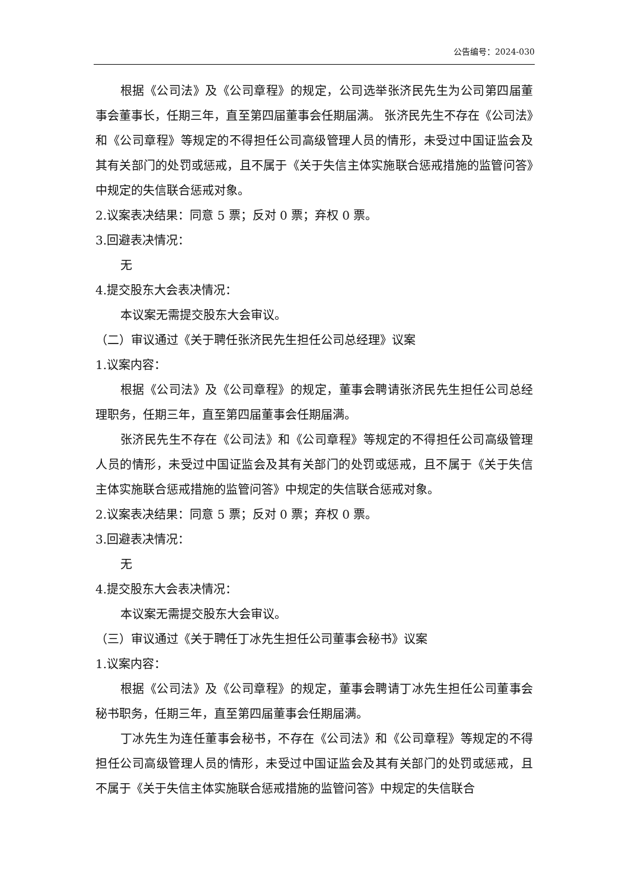公告编号：2024-030
根据《公司法》及《公司章程》的规定，公司选举张济民先生为公司第四届董事会董事长，任期三年，直至第四届董事会任期届满。 张济民先生不存在《公司法》和《公司章程》等规定的不得担任公司高级管理人员的情形，未受过中国证监会及其有关部门的处罚或惩戒，且不属于《关于失信主体实施联合惩戒措施的监管问答》中规定的失信联合惩戒对象。
2.议案表决结果：同意 5 票；反对 0 票；弃权 0 票。
3.回避表决情况：
无
4.提交股东大会表决情况：
本议案无需提交股东大会审议。
（二）审议通过《关于聘任张济民先生担任公司总经理》议案
1.议案内容：
根据《公司法》及《公司章程》的规定，董事会聘请张济民先生担任公司总经理职务，任期三年，直至第四届董事会任期届满。
张济民先生不存在《公司法》和《公司章程》等规定的不得担任公司高级管理人员的情形，未受过中国证监会及其有关部门的处罚或惩戒，且不属于《关于失信主体实施联合惩戒措施的监管问答》中规定的失信联合惩戒对象。
2.议案表决结果：同意 5 票；反对 0 票；弃权 0 票。
3.回避表决情况：
无
4.提交股东大会表决情况：
本议案无需提交股东大会审议。
（三）审议通过《关于聘任丁冰先生担任公司董事会秘书》议案
1.议案内容：
根据《公司法》及《公司章程》的规定，董事会聘请丁冰先生担任公司董事会秘书职务，任期三年，直至第四届董事会任期届满。
丁冰先生为连任董事会秘书，不存在《公司法》和《公司章程》等规定的不得担任公司高级管理人员的情形，未受过中国证监会及其有关部门的处罚或惩戒，且不属于《关于失信主体实施联合惩戒措施的监管问答》中规定的失信联合